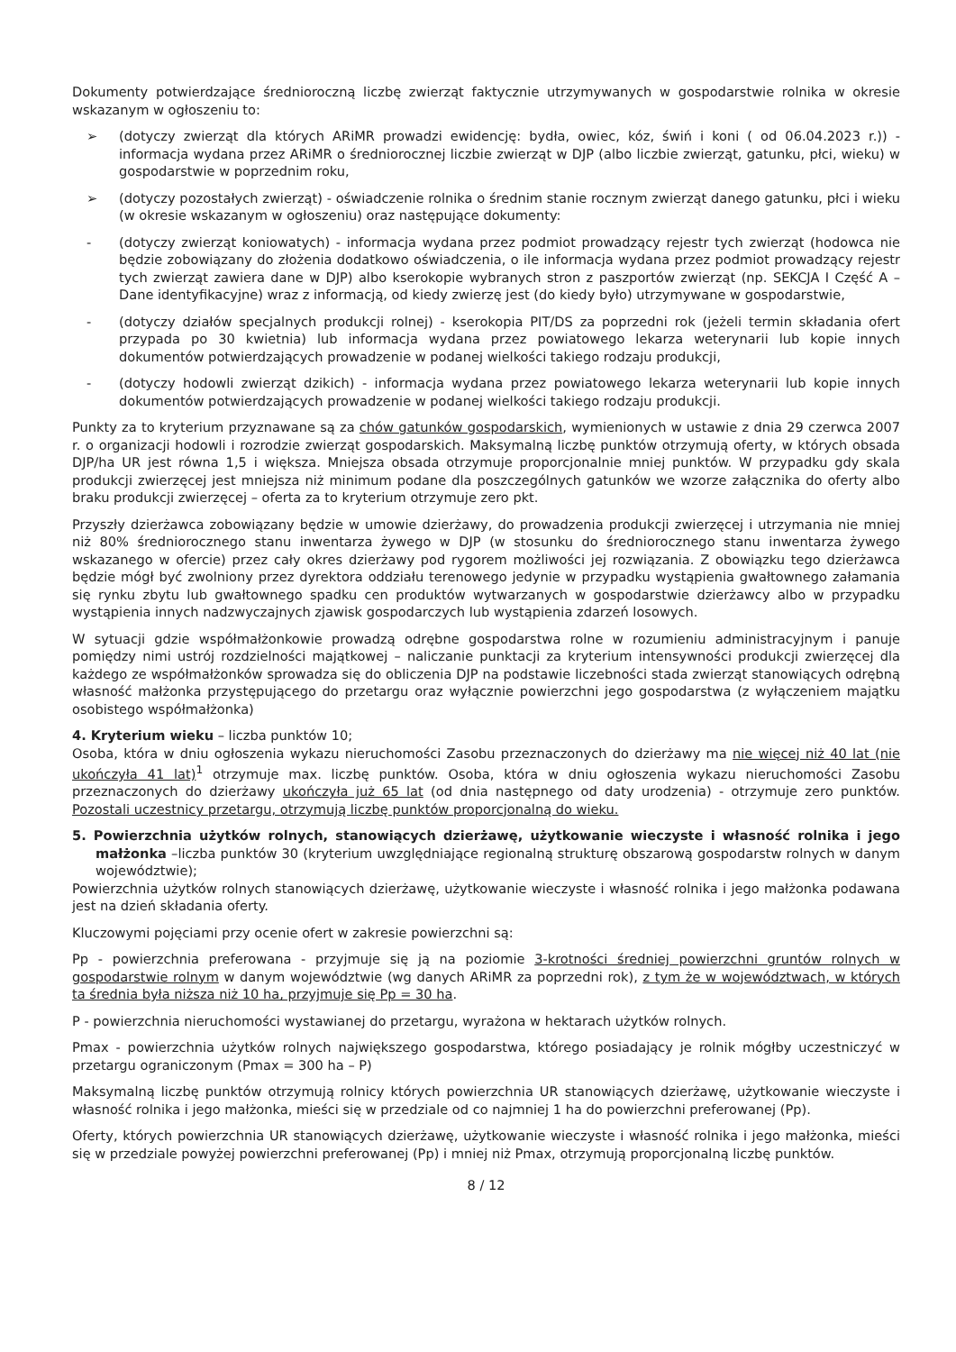Dokumenty potwierdzające średnioroczną liczbę zwierząt faktycznie utrzymywanych w gospodarstwie rolnika w okresie wskazanym w ogłoszeniu to:
➢ (dotyczy zwierząt dla których ARiMR prowadzi ewidencję: bydła, owiec, kóz, świń i koni ( od 06.04.2023 r.)) - informacja wydana przez ARiMR o średniorocznej liczbie zwierząt w DJP (albo liczbie zwierząt, gatunku, płci, wieku) w gospodarstwie w poprzednim roku,
➢ (dotyczy pozostałych zwierząt) - oświadczenie rolnika o średnim stanie rocznym zwierząt danego gatunku, płci i wieku (w okresie wskazanym w ogłoszeniu) oraz następujące dokumenty:
- (dotyczy zwierząt koniowatych) - informacja wydana przez podmiot prowadzący rejestr tych zwierząt (hodowca nie będzie zobowiązany do złożenia dodatkowo oświadczenia, o ile informacja wydana przez podmiot prowadzący rejestr tych zwierząt zawiera dane w DJP) albo kserokopie wybranych stron z paszportów zwierząt (np. SEKCJA I Część A – Dane identyfikacyjne) wraz z informacją, od kiedy zwierzę jest (do kiedy było) utrzymywane w gospodarstwie,
- (dotyczy działów specjalnych produkcji rolnej) - kserokopia PIT/DS za poprzedni rok (jeżeli termin składania ofert przypada po 30 kwietnia) lub informacja wydana przez powiatowego lekarza weterynarii lub kopie innych dokumentów potwierdzających prowadzenie w podanej wielkości takiego rodzaju produkcji,
- (dotyczy hodowli zwierząt dzikich) - informacja wydana przez powiatowego lekarza weterynarii lub kopie innych dokumentów potwierdzających prowadzenie w podanej wielkości takiego rodzaju produkcji.
Punkty za to kryterium przyznawane są za chów gatunków gospodarskich, wymienionych w ustawie z dnia 29 czerwca 2007 r. o organizacji hodowli i rozrodzie zwierząt gospodarskich. Maksymalną liczbę punktów otrzymują oferty, w których obsada DJP/ha UR jest równa 1,5 i większa. Mniejsza obsada otrzymuje proporcjonalnie mniej punktów. W przypadku gdy skala produkcji zwierzęcej jest mniejsza niż minimum podane dla poszczególnych gatunków we wzorze załącznika do oferty albo braku produkcji zwierzęcej – oferta za to kryterium otrzymuje zero pkt.
Przyszły dzierżawca zobowiązany będzie w umowie dzierżawy, do prowadzenia produkcji zwierzęcej i utrzymania nie mniej niż 80% średniorocznego stanu inwentarza żywego w DJP (w stosunku do średniorocznego stanu inwentarza żywego wskazanego w ofercie) przez cały okres dzierżawy pod rygorem możliwości jej rozwiązania. Z obowiązku tego dzierżawca będzie mógł być zwolniony przez dyrektora oddziału terenowego jedynie w przypadku wystąpienia gwałtownego załamania się rynku zbytu lub gwałtownego spadku cen produktów wytwarzanych w gospodarstwie dzierżawcy albo w przypadku wystąpienia innych nadzwyczajnych zjawisk gospodarczych lub wystąpienia zdarzeń losowych.
W sytuacji gdzie współmałżonkowie prowadzą odrębne gospodarstwa rolne w rozumieniu administracyjnym i panuje pomiędzy nimi ustrój rozdzielności majątkowej – naliczanie punktacji za kryterium intensywności produkcji zwierzęcej dla każdego ze współmałżonków sprowadza się do obliczenia DJP na podstawie liczebności stada zwierząt stanowiących odrębną własność małżonka przystępującego do przetargu oraz wyłącznie powierzchni jego gospodarstwa (z wyłączeniem majątku osobistego współmałżonka)
4. Kryterium wieku – liczba punktów 10;
Osoba, która w dniu ogłoszenia wykazu nieruchomości Zasobu przeznaczonych do dzierżawy ma nie więcej niż 40 lat (nie ukończyła 41 lat)<sup>1</sup> otrzymuje max. liczbę punktów. Osoba, która w dniu ogłoszenia wykazu nieruchomości Zasobu przeznaczonych do dzierżawy ukończyła już 65 lat (od dnia następnego od daty urodzenia) - otrzymuje zero punktów. Pozostali uczestnicy przetargu, otrzymują liczbę punktów proporcjonalną do wieku.
5. Powierzchnia użytków rolnych, stanowiących dzierżawę, użytkowanie wieczyste i własność rolnika i jego małżonka –liczba punktów 30 (kryterium uwzględniające regionalną strukturę obszarową gospodarstw rolnych w danym województwie);
Powierzchnia użytków rolnych stanowiących dzierżawę, użytkowanie wieczyste i własność rolnika i jego małżonka podawana jest na dzień składania oferty.
Kluczowymi pojęciami przy ocenie ofert w zakresie powierzchni są:
Pp - powierzchnia preferowana - przyjmuje się ją na poziomie 3-krotności średniej powierzchni gruntów rolnych w gospodarstwie rolnym w danym województwie (wg danych ARiMR za poprzedni rok), z tym że w województwach, w których ta średnia była niższa niż 10 ha, przyjmuje się Pp = 30 ha.
P - powierzchnia nieruchomości wystawianej do przetargu, wyrażona w hektarach użytków rolnych.
Pmax - powierzchnia użytków rolnych największego gospodarstwa, którego posiadający je rolnik mógłby uczestniczyć w przetargu ograniczonym (Pmax = 300 ha – P)
Maksymalną liczbę punktów otrzymują rolnicy których powierzchnia UR stanowiących dzierżawę, użytkowanie wieczyste i własność rolnika i jego małżonka, mieści się w przedziale od co najmniej 1 ha do powierzchni preferowanej (Pp).
Oferty, których powierzchnia UR stanowiących dzierżawę, użytkowanie wieczyste i własność rolnika i jego małżonka, mieści się w przedziale powyżej powierzchni preferowanej (Pp) i mniej niż Pmax, otrzymują proporcjonalną liczbę punktów.
8 / 12